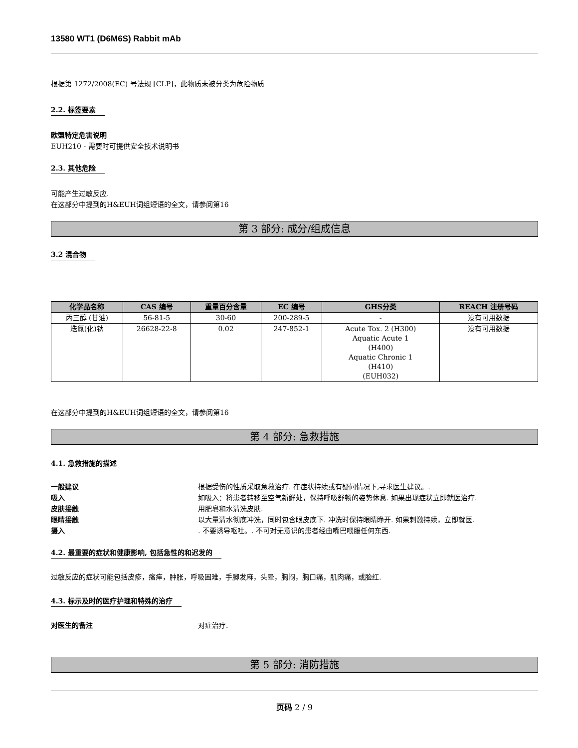13580 WT1 (D6M6S) Rabbit mAb
根据第 1272/2008(EC) 号法规 [CLP]，此物质未被分类为危险物质
2.2. 标签要素
欧盟特定危害说明
EUH210 - 需要时可提供安全技术说明书
2.3. 其他危险
可能产生过敏反应.
在这部分中提到的H&EUH词组短语的全文，请参阅第16
第 3 部分: 成分/组成信息
3.2 混合物
| 化学品名称 | CAS 编号 | 重量百分含量 | EC 编号 | GHS分类 | REACH 注册号码 |
| --- | --- | --- | --- | --- | --- |
| 丙三醇 (甘油) | 56-81-5 | 30-60 | 200-289-5 | - | 没有可用数据 |
| 迭氮(化)钠 | 26628-22-8 | 0.02 | 247-852-1 | Acute Tox. 2 (H300) Aquatic Acute 1 (H400) Aquatic Chronic 1 (H410) (EUH032) | 没有可用数据 |
在这部分中提到的H&EUH词组短语的全文，请参阅第16
第 4 部分: 急救措施
4.1. 急救措施的描述
一般建议 根据受伤的性质采取急救治疗. 在症状持续或有疑问情况下,寻求医生建议。.
吸入 如吸入：将患者转移至空气新鲜处，保持呼吸舒畅的姿势休息. 如果出现症状立即就医治疗.
皮肤接触 用肥皂和水清洗皮肤.
眼睛接触 以大量清水彻底冲洗，同时包含眼皮底下. 冲洗时保持眼睛睁开. 如果刺激持续，立即就医.
摄入. 不要诱导呕吐。. 不可对无意识的患者经由嘴巴喂服任何东西.
4.2. 最重要的症状和健康影响, 包括急性的和迟发的
过敏反应的症状可能包括皮疹，瘙痒，肿胀，呼吸困难，手脚发麻，头晕，胸闷，胸口痛，肌肉痛，或脸红.
4.3. 标示及时的医疗护理和特殊的治疗
对医生的备注 对症治疗.
第 5 部分: 消防措施
页码 2 / 9